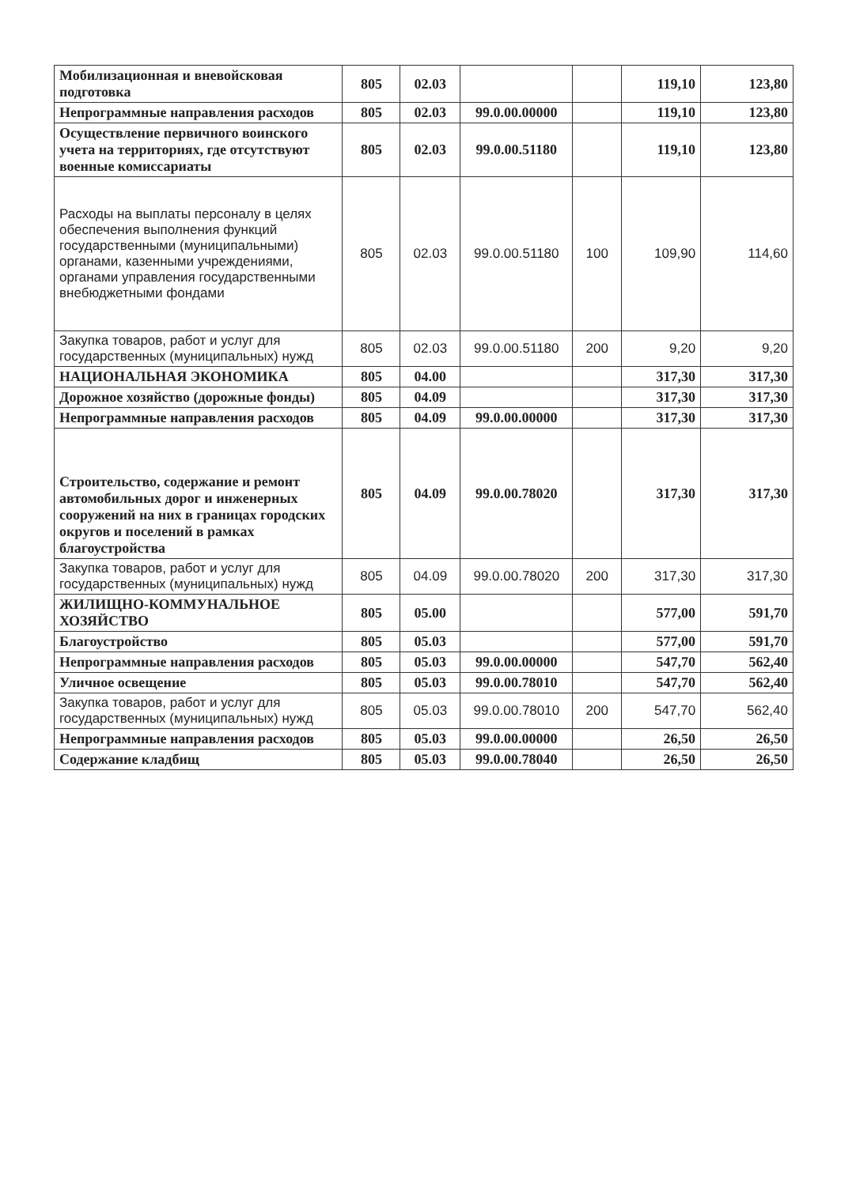| Мобилизационная и вневойсковая подготовка | 805 | 02.03 | | | 119,10 | 123,80 |
| Непрограммные направления расходов | 805 | 02.03 | 99.0.00.00000 | | 119,10 | 123,80 |
| Осуществление первичного воинского учета на территориях, где отсутствуют военные комиссариаты | 805 | 02.03 | 99.0.00.51180 | | 119,10 | 123,80 |
| Расходы на выплаты персоналу в целях обеспечения выполнения функций государственными (муниципальными) органами, казенными учреждениями, органами управления государственными внебюджетными фондами | 805 | 02.03 | 99.0.00.51180 | 100 | 109,90 | 114,60 |
| Закупка товаров, работ и услуг для государственных (муниципальных) нужд | 805 | 02.03 | 99.0.00.51180 | 200 | 9,20 | 9,20 |
| НАЦИОНАЛЬНАЯ ЭКОНОМИКА | 805 | 04.00 | | | 317,30 | 317,30 |
| Дорожное хозяйство (дорожные фонды) | 805 | 04.09 | | | 317,30 | 317,30 |
| Непрограммные направления расходов | 805 | 04.09 | 99.0.00.00000 | | 317,30 | 317,30 |
| Строительство, содержание и ремонт автомобильных дорог и инженерных сооружений на них в границах городских округов и поселений в рамках благоустройства | 805 | 04.09 | 99.0.00.78020 | | 317,30 | 317,30 |
| Закупка товаров, работ и услуг для государственных (муниципальных) нужд | 805 | 04.09 | 99.0.00.78020 | 200 | 317,30 | 317,30 |
| ЖИЛИЩНО-КОММУНАЛЬНОЕ ХОЗЯЙСТВО | 805 | 05.00 | | | 577,00 | 591,70 |
| Благоустройство | 805 | 05.03 | | | 577,00 | 591,70 |
| Непрограммные направления расходов | 805 | 05.03 | 99.0.00.00000 | | 547,70 | 562,40 |
| Уличное освещение | 805 | 05.03 | 99.0.00.78010 | | 547,70 | 562,40 |
| Закупка товаров, работ и услуг для государственных (муниципальных) нужд | 805 | 05.03 | 99.0.00.78010 | 200 | 547,70 | 562,40 |
| Непрограммные направления расходов | 805 | 05.03 | 99.0.00.00000 | | 26,50 | 26,50 |
| Содержание кладбищ | 805 | 05.03 | 99.0.00.78040 | | 26,50 | 26,50 |